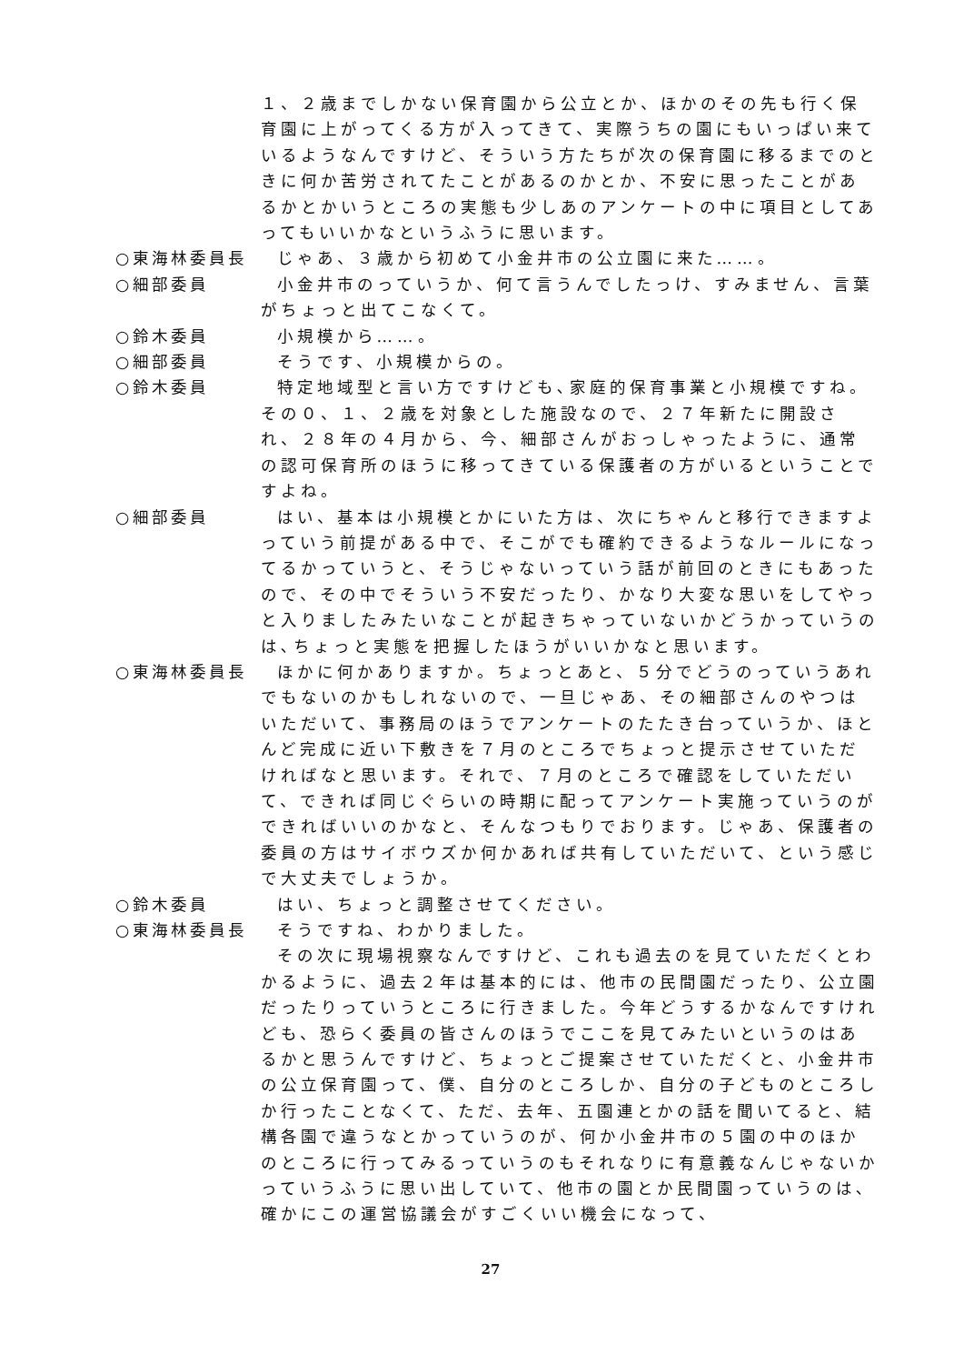１、２歳までしかない保育園から公立とか、ほかのその先も行く保育園に上がってくる方が入ってきて、実際うちの園にもいっぱい来ているようなんですけど、そういう方たちが次の保育園に移るまでのときに何か苦労されてたことがあるのかとか、不安に思ったことがあるかとかいうところの実態も少しあのアンケートの中に項目としてあってもいいかなというふうに思います。
○東海林委員長 じゃあ、３歳から初めて小金井市の公立園に来た……。
○細部委員 小金井市のっていうか、何て言うんでしたっけ、すみません、言葉がちょっと出てこなくて。
○鈴木委員 小規模から……。
○細部委員 そうです、小規模からの。
○鈴木委員 特定地域型と言い方ですけども､家庭的保育事業と小規模ですね。その０、１、２歳を対象とした施設なので、２７年新たに開設され、２８年の４月から、今、細部さんがおっしゃったように、通常の認可保育所のほうに移ってきている保護者の方がいるということですよね。
○細部委員 はい、基本は小規模とかにいた方は、次にちゃんと移行できますよっていう前提がある中で、そこがでも確約できるようなルールになってるかっていうと、そうじゃないっていう話が前回のときにもあったので、その中でそういう不安だったり、かなり大変な思いをしてやっと入りましたみたいなことが起きちゃっていないかどうかっていうのは､ちょっと実態を把握したほうがいいかなと思います。
○東海林委員長 ほかに何かありますか。ちょっとあと、５分でどうのっていうあれでもないのかもしれないので、一旦じゃあ、その細部さんのやつはいただいて、事務局のほうでアンケートのたたき台っていうか、ほとんど完成に近い下敷きを７月のところでちょっと提示させていただければなと思います。それで、７月のところで確認をしていただいて、できれば同じぐらいの時期に配ってアンケート実施っていうのができればいいのかなと、そんなつもりでおります。じゃあ、保護者の委員の方はサイボウズか何かあれば共有していただいて、という感じで大丈夫でしょうか。
○鈴木委員 はい、ちょっと調整させてください。
○東海林委員長 そうですね、わかりました。
その次に現場視察なんですけど、これも過去のを見ていただくとわかるように、過去２年は基本的には、他市の民間園だったり、公立園だったりっていうところに行きました。今年どうするかなんですけれども、恐らく委員の皆さんのほうでここを見てみたいというのはあるかと思うんですけど、ちょっとご提案させていただくと、小金井市の公立保育園って、僕、自分のところしか、自分の子どものところしか行ったことなくて、ただ、去年、五園連とかの話を聞いてると、結構各園で違うなとかっていうのが、何か小金井市の５園の中のほかのところに行ってみるっていうのもそれなりに有意義なんじゃないかっていうふうに思い出していて、他市の園とか民間園っていうのは､確かにこの運営協議会がすごくいい機会になって、
27